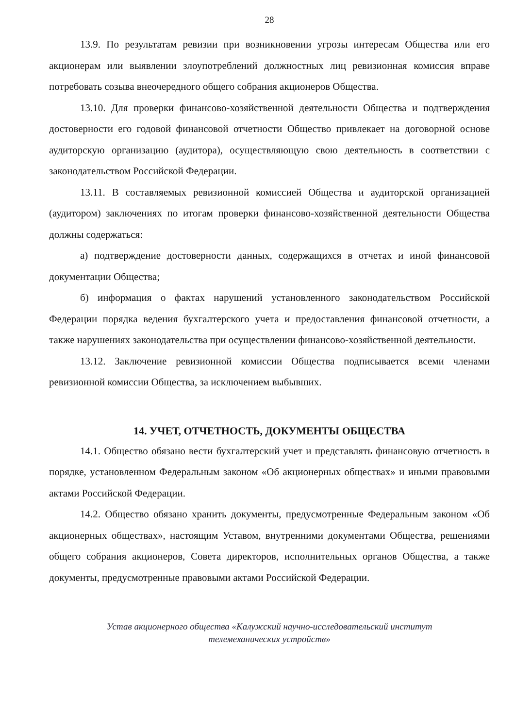28
13.9. По результатам ревизии при возникновении угрозы интересам Общества или его акционерам или выявлении злоупотреблений должностных лиц ревизионная комиссия вправе потребовать созыва внеочередного общего собрания акционеров Общества.
13.10. Для проверки финансово-хозяйственной деятельности Общества и подтверждения достоверности его годовой финансовой отчетности Общество привлекает на договорной основе аудиторскую организацию (аудитора), осуществляющую свою деятельность в соответствии с законодательством Российской Федерации.
13.11. В составляемых ревизионной комиссией Общества и аудиторской организацией (аудитором) заключениях по итогам проверки финансово-хозяйственной деятельности Общества должны содержаться:
а) подтверждение достоверности данных, содержащихся в отчетах и иной финансовой документации Общества;
б) информация о фактах нарушений установленного законодательством Российской Федерации порядка ведения бухгалтерского учета и предоставления финансовой отчетности, а также нарушениях законодательства при осуществлении финансово-хозяйственной деятельности.
13.12. Заключение ревизионной комиссии Общества подписывается всеми членами ревизионной комиссии Общества, за исключением выбывших.
14. УЧЕТ, ОТЧЕТНОСТЬ, ДОКУМЕНТЫ ОБЩЕСТВА
14.1. Общество обязано вести бухгалтерский учет и представлять финансовую отчетность в порядке, установленном Федеральным законом «Об акционерных обществах» и иными правовыми актами Российской Федерации.
14.2. Общество обязано хранить документы, предусмотренные Федеральным законом «Об акционерных обществах», настоящим Уставом, внутренними документами Общества, решениями общего собрания акционеров, Совета директоров, исполнительных органов Общества, а также документы, предусмотренные правовыми актами Российской Федерации.
Устав акционерного общества «Калужский научно-исследовательский институт
телемеханических устройств»